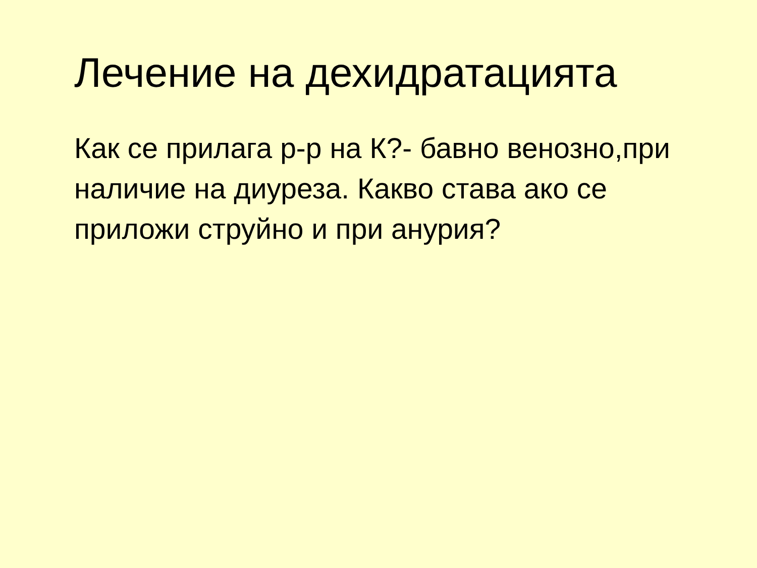Лечение на дехидратацията
Как се прилага р-р на К?- бавно венозно,при наличие на диуреза. Какво става ако се приложи струйно и при анурия?